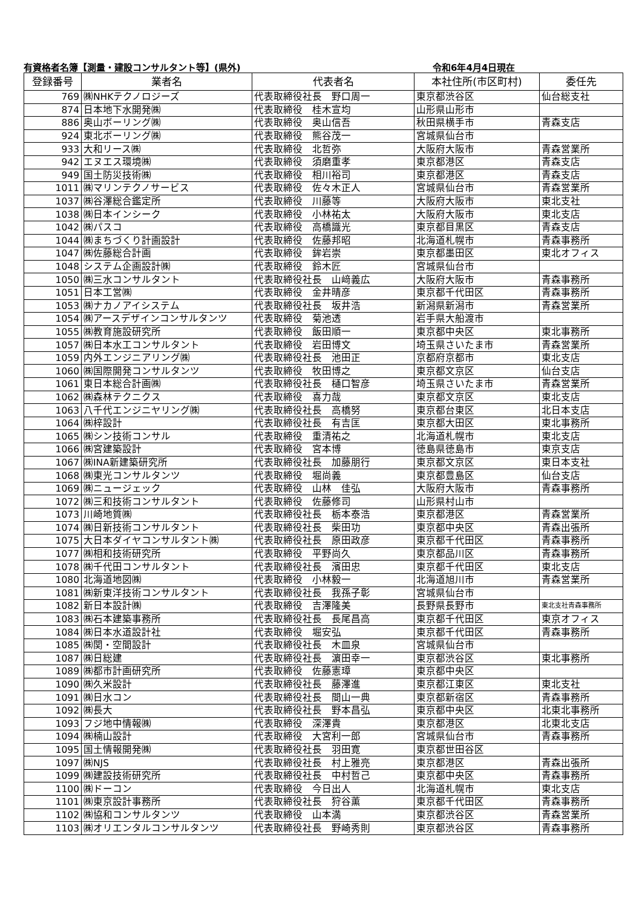有資格者名簿【測量・建設コンサルタント等】(県外) 令和6年4月4日現在
| 登録番号 | 業者名 | 代表者名 | 本社住所(市区町村) | 委任先 |
| --- | --- | --- | --- | --- |
| 769 | ㈱NHKテクノロジーズ | 代表取締役社長 野口周一 | 東京都渋谷区 | 仙台総支社 |
| 874 | 日本地下水開発㈱ | 代表取締役 桂木宣均 | 山形県山形市 | |
| 886 | 奥山ボーリング㈱ | 代表取締役 奥山信吾 | 秋田県横手市 | 青森支店 |
| 924 | 東北ボーリング㈱ | 代表取締役 熊谷茂一 | 宮城県仙台市 | |
| 933 | 大和リース㈱ | 代表取締役 北哲弥 | 大阪府大阪市 | 青森営業所 |
| 942 | エヌエス環境㈱ | 代表取締役 須磨重孝 | 東京都港区 | 青森支店 |
| 949 | 国土防災技術㈱ | 代表取締役 相川裕司 | 東京都港区 | 青森支店 |
| 1011 | ㈱マリンテクノサービス | 代表取締役 佐々木正人 | 宮城県仙台市 | 青森営業所 |
| 1037 | ㈱谷澤総合鑑定所 | 代表取締役 川藤等 | 大阪府大阪市 | 東北支社 |
| 1038 | ㈱日本インシーク | 代表取締役 小林祐太 | 大阪府大阪市 | 東北支店 |
| 1042 | ㈱パスコ | 代表取締役 高橋識光 | 東京都目黒区 | 青森支店 |
| 1044 | ㈱まちづくり計画設計 | 代表取締役 佐藤邦昭 | 北海道札幌市 | 青森事務所 |
| 1047 | ㈱佐藤総合計画 | 代表取締役 鉾岩崇 | 東京都墨田区 | 東北オフィス |
| 1048 | システム企画設計㈱ | 代表取締役 鈴木匠 | 宮城県仙台市 | |
| 1050 | ㈱三水コンサルタント | 代表取締役社長 山﨑義広 | 大阪府大阪市 | 青森事務所 |
| 1051 | 日本工営㈱ | 代表取締役 金井晴彦 | 東京都千代田区 | 青森事務所 |
| 1053 | ㈱ナカノアイシステム | 代表取締役社長 坂井浩 | 新潟県新潟市 | 青森営業所 |
| 1054 | ㈱アースデザインコンサルタンツ | 代表取締役 菊池透 | 岩手県大船渡市 | |
| 1055 | ㈱教育施設研究所 | 代表取締役 飯田順一 | 東京都中央区 | 東北事務所 |
| 1057 | ㈱日本水工コンサルタント | 代表取締役 岩田博文 | 埼玉県さいたま市 | 青森営業所 |
| 1059 | 内外エンジニアリング㈱ | 代表取締役社長 池田正 | 京都府京都市 | 東北支店 |
| 1060 | ㈱国際開発コンサルタンツ | 代表取締役 牧田博之 | 東京都文京区 | 仙台支店 |
| 1061 | 東日本総合計画㈱ | 代表取締役社長 樋口智彦 | 埼玉県さいたま市 | 青森営業所 |
| 1062 | ㈱森林テクニクス | 代表取締役 喜力哉 | 東京都文京区 | 東北支店 |
| 1063 | 八千代エンジニヤリング㈱ | 代表取締役社長 高橋努 | 東京都台東区 | 北日本支店 |
| 1064 | ㈱梓設計 | 代表取締役社長 有吉匡 | 東京都大田区 | 東北事務所 |
| 1065 | ㈱シン技術コンサル | 代表取締役 重清祐之 | 北海道札幌市 | 東北支店 |
| 1066 | ㈱宮建築設計 | 代表取締役 宮本博 | 徳島県徳島市 | 東京支店 |
| 1067 | ㈱INA新建築研究所 | 代表取締役社長 加藤朋行 | 東京都文京区 | 東日本支社 |
| 1068 | ㈱東光コンサルタンツ | 代表取締役 堀尚義 | 東京都豊島区 | 仙台支店 |
| 1069 | ㈱ニュージェック | 代表取締役 山林 佳弘 | 大阪府大阪市 | 青森事務所 |
| 1072 | ㈱三和技術コンサルタント | 代表取締役 佐藤修司 | 山形県村山市 | |
| 1073 | 川崎地質㈱ | 代表取締役社長 栃本泰浩 | 東京都港区 | 青森営業所 |
| 1074 | ㈱日新技術コンサルタント | 代表取締役社長 柴田功 | 東京都中央区 | 青森出張所 |
| 1075 | 大日本ダイヤコンサルタント㈱ | 代表取締役社長 原田政彦 | 東京都千代田区 | 青森事務所 |
| 1077 | ㈱相和技術研究所 | 代表取締役 平野尚久 | 東京都品川区 | 青森事務所 |
| 1078 | ㈱千代田コンサルタント | 代表取締役社長 濱田忠 | 東京都千代田区 | 東北支店 |
| 1080 | 北海道地図㈱ | 代表取締役 小林毅一 | 北海道旭川市 | 青森営業所 |
| 1081 | ㈱新東洋技術コンサルタント | 代表取締役社長 我孫子彰 | 宮城県仙台市 | |
| 1082 | 新日本設計㈱ | 代表取締役 吉澤隆美 | 長野県長野市 | 東北支社青森事務所 |
| 1083 | ㈱石本建築事務所 | 代表取締役社長 長尾昌高 | 東京都千代田区 | 東京オフィス |
| 1084 | ㈱日本水道設計社 | 代表取締役 堀安弘 | 東京都千代田区 | 青森事務所 |
| 1085 | ㈱関・空間設計 | 代表取締役社長 木皿泉 | 宮城県仙台市 | |
| 1087 | ㈱日総建 | 代表取締役社長 濵田幸一 | 東京都渋谷区 | 東北事務所 |
| 1089 | ㈱都市計画研究所 | 代表取締役 佐藤憲璋 | 東京都中央区 | |
| 1090 | ㈱久米設計 | 代表取締役社長 藤澤進 | 東京都江東区 | 東北支社 |
| 1091 | ㈱日水コン | 代表取締役社長 間山一典 | 東京都新宿区 | 青森事務所 |
| 1092 | ㈱長大 | 代表取締役社長 野本昌弘 | 東京都中央区 | 北東北事務所 |
| 1093 | フジ地中情報㈱ | 代表取締役 深澤貴 | 東京都港区 | 北東北支店 |
| 1094 | ㈱楠山設計 | 代表取締役 大宮利一郎 | 宮城県仙台市 | 青森事務所 |
| 1095 | 国土情報開発㈱ | 代表取締役社長 羽田寛 | 東京都世田谷区 | |
| 1097 | ㈱NJS | 代表取締役社長 村上雅亮 | 東京都港区 | 青森出張所 |
| 1099 | ㈱建設技術研究所 | 代表取締役社長 中村哲己 | 東京都中央区 | 青森事務所 |
| 1100 | ㈱ドーコン | 代表取締役 今日出人 | 北海道札幌市 | 東北支店 |
| 1101 | ㈱東京設計事務所 | 代表取締役社長 狩谷薫 | 東京都千代田区 | 青森事務所 |
| 1102 | ㈱協和コンサルタンツ | 代表取締役 山本満 | 東京都渋谷区 | 青森営業所 |
| 1103 | ㈱オリエンタルコンサルタンツ | 代表取締役社長 野崎秀則 | 東京都渋谷区 | 青森事務所 |